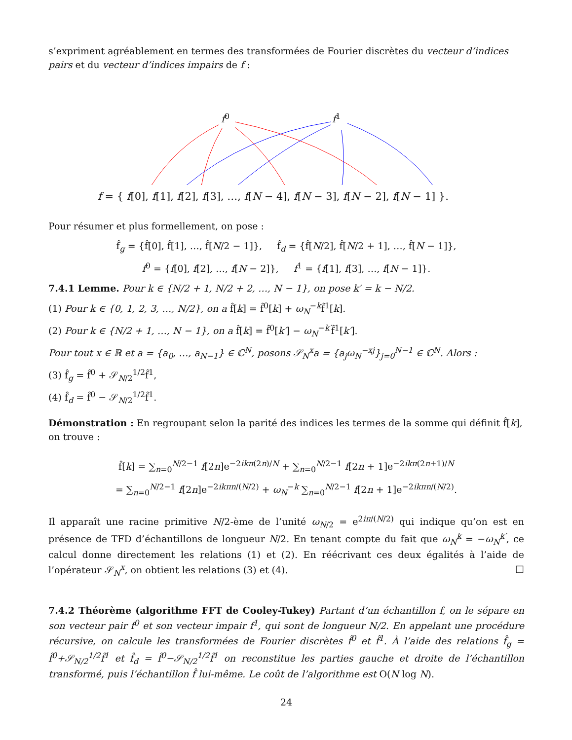s’expriment agréablement en termes des transformées de Fourier discrètes du vecteur d’indices pairs et du vecteur d’indices impairs de f :
f<sup>0</sup> f<sup>1</sup>
f = { f[0], f[1], f[2], f[3], …, f[N − 4], f[N − 3], f[N − 2], f[N − 1] }.
Pour résumer et plus formellement, on pose :
f̂<sub>g</sub> = {f̂[0], f̂[1], …, f̂[N/2 − 1]}, f̂<sub>d</sub> = {f̂[N/2], f̂[N/2 + 1], …, f̂[N − 1]},
f<sup>0</sup> = {f[0], f[2], …, f[N − 2]}, f<sup>1</sup> = {f[1], f[3], …, f[N − 1]}.
7.4.1 Lemme. Pour k ∈ {N/2 + 1, N/2 + 2, …, N − 1}, on pose k′ = k − N/2.
(1) Pour k ∈ {0, 1, 2, 3, …, N/2}, on a f̂[k] = f̂<sup>0</sup>[k] + ω<sub>N</sub><sup>−k</sup>f̂<sup>1</sup>[k].
(2) Pour k ∈ {N/2 + 1, …, N − 1}, on a f̂[k] = f̂<sup>0</sup>[k′] − ω<sub>N</sub><sup>−k′</sup>f̂<sup>1</sup>[k′].
Pour tout x ∈ ℝ et a = {a<sub>0</sub>, …, a<sub>N−1</sub>} ∈ ℂ<sup>N</sup>, posons 𝒮<sub>N</sub><sup>x</sup>a = {a<sub>j</sub>ω<sub>N</sub><sup>−xj</sup>}<sub>j=0</sub><sup>N−1</sup> ∈ ℂ<sup>N</sup>. Alors :
(3) f̂<sub>g</sub> = f̂<sup>0</sup> + 𝒮<sub>N/2</sub><sup>1/2</sup>f̂<sup>1</sup>,
(4) f̂<sub>d</sub> = f̂<sup>0</sup> − 𝒮<sub>N/2</sub><sup>1/2</sup>f̂<sup>1</sup>.
Démonstration : En regroupant selon la parité des indices les termes de la somme qui définit f̂[k], on trouve :
f̂[k] = ∑<sub>n=0</sub><sup>N/2−1</sup> f[2n]e<sup>−2ikπ(2n)/N</sup> + ∑<sub>n=0</sub><sup>N/2−1</sup> f[2n + 1]e<sup>−2ikπ(2n+1)/N</sup>
= ∑<sub>n=0</sub><sup>N/2−1</sup> f[2n]e<sup>−2ikπn/(N/2)</sup> + ω<sub>N</sub><sup>−k</sup> ∑<sub>n=0</sub><sup>N/2−1</sup> f[2n + 1]e<sup>−2ikπn/(N/2)</sup>.
Il apparaît une racine primitive N/2-ème de l’unité ω<sub>N/2</sub> = e<sup>2iπ/(N/2)</sup> qui indique qu’on est en présence de TFD d’échantillons de longueur N/2. En tenant compte du fait que ω<sub>N</sub><sup>k</sup> = −ω<sub>N</sub><sup>k′</sup>, ce calcul donne directement les relations (1) et (2). En réécrivant ces deux égalités à l’aide de l’opérateur 𝒮<sub>N</sub><sup>x</sup>, on obtient les relations (3) et (4). □
7.4.2 Théorème (algorithme FFT de Cooley-Tukey) Partant d’un échantillon f, on le sépare en son vecteur pair f<sup>0</sup> et son vecteur impair f<sup>1</sup>, qui sont de longueur N/2. En appelant une procédure récursive, on calcule les transformées de Fourier discrètes f̂<sup>0</sup> et f̂<sup>1</sup>. À l’aide des relations f̂<sub>g</sub> = f̂<sup>0</sup>+𝒮<sub>N/2</sub><sup>1/2</sup>f̂<sup>1</sup> et f̂<sub>d</sub> = f̂<sup>0</sup>−𝒮<sub>N/2</sub><sup>1/2</sup>f̂<sup>1</sup> on reconstitue les parties gauche et droite de l’échantillon transformé, puis l’échantillon f̂ lui-même. Le coût de l’algorithme est O(N log N).
24